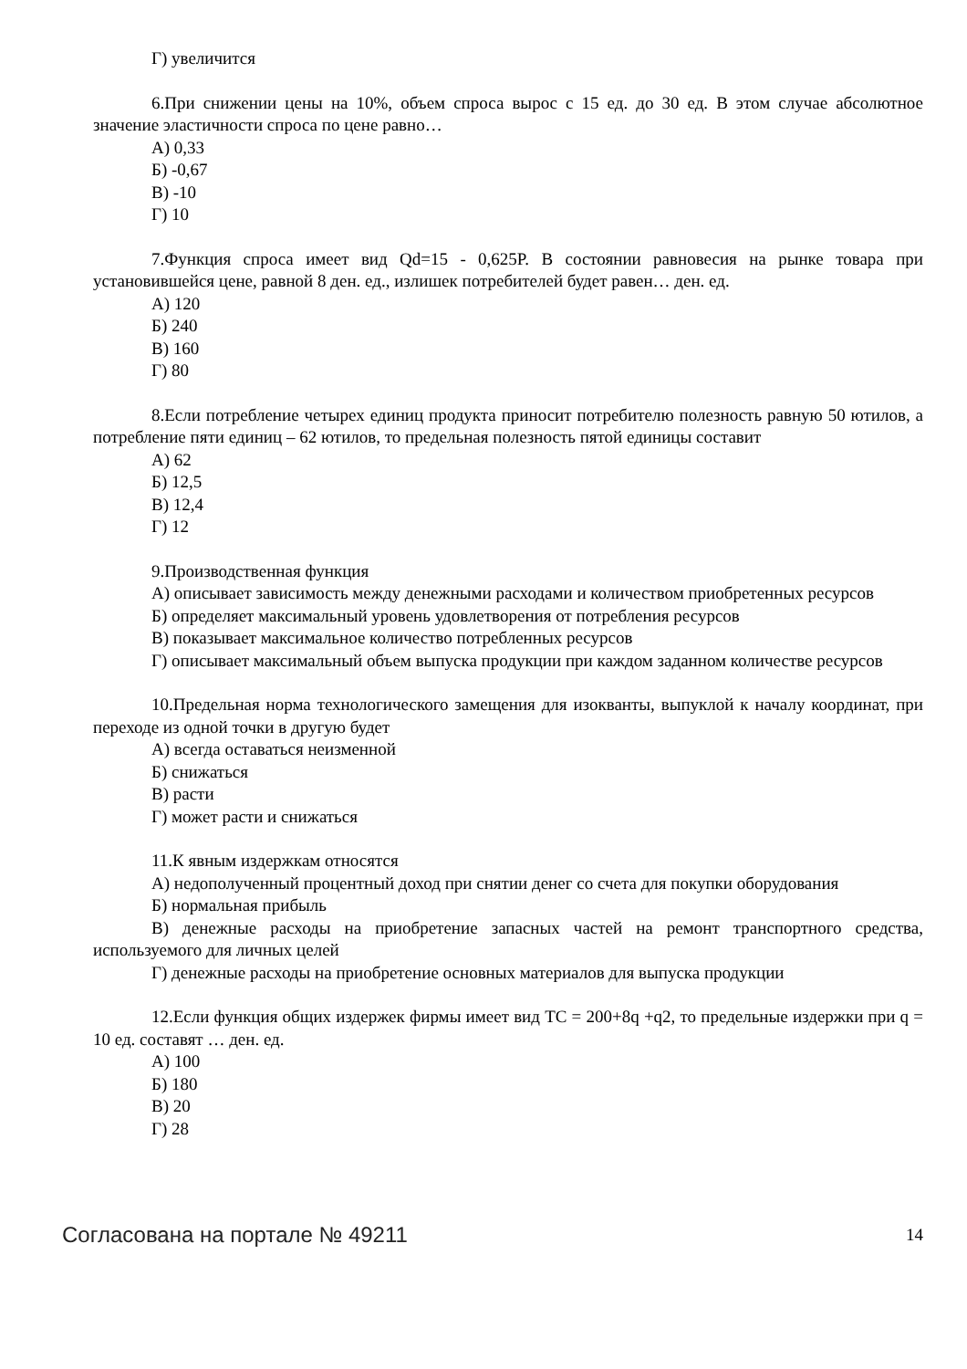Г) увеличится
6.При снижении цены на 10%, объем спроса вырос с 15 ед. до 30 ед. В этом случае абсолютное значение эластичности спроса по цене равно…
А) 0,33
Б) -0,67
В) -10
Г) 10
7.Функция спроса имеет вид Qd=15 - 0,625P. В состоянии равновесия на рынке товара при установившейся цене, равной 8 ден. ед., излишек потребителей будет равен… ден. ед.
А) 120
Б) 240
В) 160
Г) 80
8.Если потребление четырех единиц продукта приносит потребителю полезность равную 50 ютилов, а потребление пяти единиц – 62 ютилов, то предельная полезность пятой единицы составит
А) 62
Б) 12,5
В) 12,4
Г) 12
9.Производственная функция
А) описывает зависимость между денежными расходами и количеством приобретенных ресурсов
Б) определяет максимальный уровень удовлетворения от потребления ресурсов
В) показывает максимальное количество потребленных ресурсов
Г) описывает максимальный объем выпуска продукции при каждом заданном количестве ресурсов
10.Предельная норма технологического замещения для изокванты, выпуклой к началу координат, при переходе из одной точки в другую будет
А) всегда оставаться неизменной
Б) снижаться
В) расти
Г) может расти и снижаться
11.К явным издержкам относятся
А) недополученный процентный доход при снятии денег со счета для покупки оборудования
Б) нормальная прибыль
В) денежные расходы на приобретение запасных частей на ремонт транспортного средства, используемого для личных целей
Г) денежные расходы на приобретение основных материалов для выпуска продукции
12.Если функция общих издержек фирмы имеет вид TC = 200+8q +q2, то предельные издержки при q = 10 ед. составят … ден. ед.
А) 100
Б) 180
В) 20
Г) 28
Согласована на портале № 49211 14